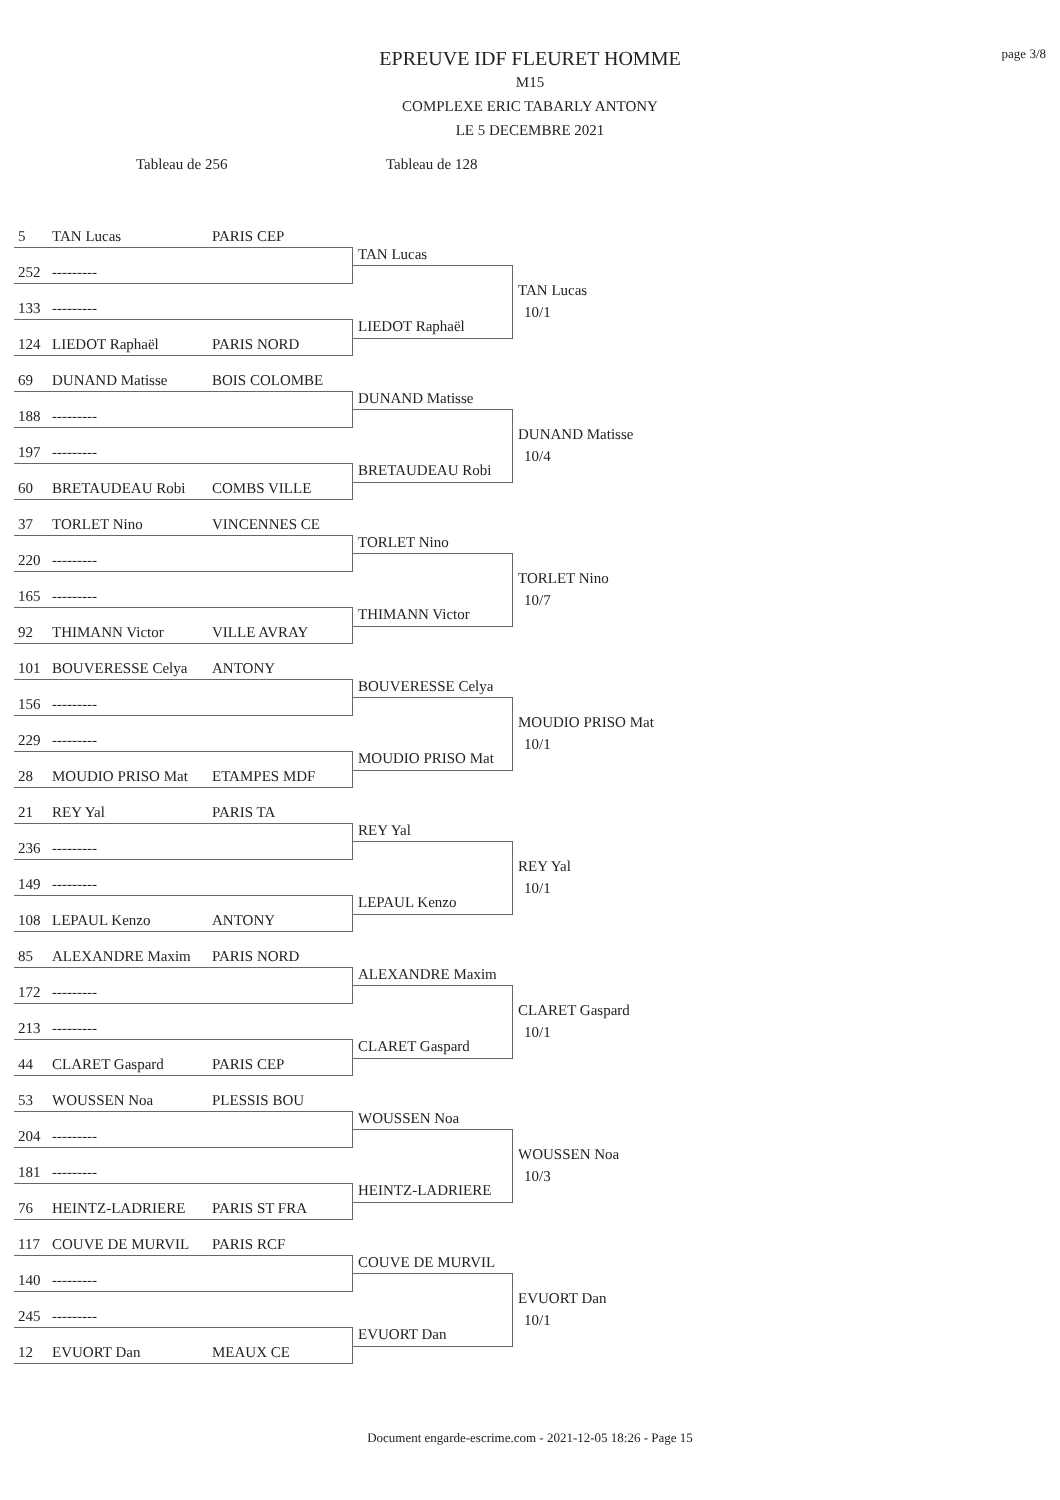page 3/8
EPREUVE IDF FLEURET HOMME
M15
COMPLEXE ERIC TABARLY ANTONY
LE 5 DECEMBRE 2021
Tableau de 256 Tableau de 128
5 TAN Lucas PARIS CEP
252 ---------
TAN Lucas
TAN Lucas
10/1 133 ---------
LIEDOT Raphaël
124 LIEDOT Raphaël PARIS NORD
69 DUNAND Matisse BOIS COLOMBE
188 ---------
DUNAND Matisse
DUNAND Matisse
10/4 197 ---------
BRETAUDEAU Robi
60 BRETAUDEAU Robi COMBS VILLE
37 TORLET Nino VINCENNES CE
220 ---------
TORLET Nino
TORLET Nino
10/7 165 ---------
THIMANN Victor
92 THIMANN Victor VILLE AVRAY
101 BOUVERESSE Celya ANTONY
156 ---------
BOUVERESSE Celya
MOUDIO PRISO Mat
10/1 229 ---------
MOUDIO PRISO Mat
28 MOUDIO PRISO Mat ETAMPES MDF
21 REY Yal PARIS TA
236 ---------
REY Yal
REY Yal
10/1 149 ---------
LEPAUL Kenzo
108 LEPAUL Kenzo ANTONY
85 ALEXANDRE Maxim PARIS NORD
172 ---------
ALEXANDRE Maxim
CLARET Gaspard
10/1 213 ---------
CLARET Gaspard
44 CLARET Gaspard PARIS CEP
53 WOUSSEN Noa PLESSIS BOU
204 ---------
WOUSSEN Noa
WOUSSEN Noa
10/3 181 ---------
HEINTZ-LADRIERE
76 HEINTZ-LADRIERE PARIS ST FRA
117 COUVE DE MURVIL PARIS RCF
140 ---------
COUVE DE MURVIL
EVUORT Dan
10/1 245 ---------
EVUORT Dan
12 EVUORT Dan MEAUX CE
Document engarde-escrime.com - 2021-12-05 18:26 - Page 15